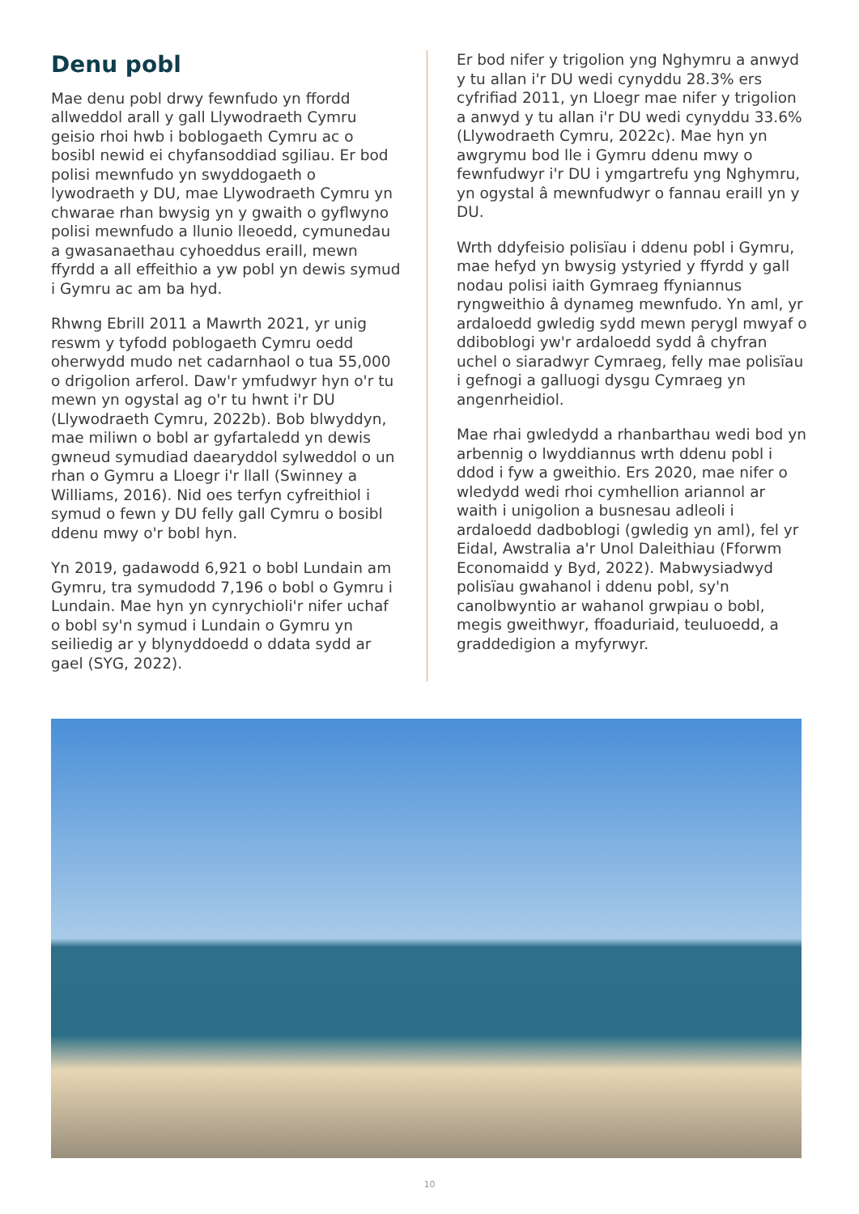Denu pobl
Mae denu pobl drwy fewnfudo yn ffordd allweddol arall y gall Llywodraeth Cymru geisio rhoi hwb i boblogaeth Cymru ac o bosibl newid ei chyfansoddiad sgiliau. Er bod polisi mewnfudo yn swyddogaeth o lywodraeth y DU, mae Llywodraeth Cymru yn chwarae rhan bwysig yn y gwaith o gyflwyno polisi mewnfudo a llunio lleoedd, cymunedau a gwasanaethau cyhoeddus eraill, mewn ffyrdd a all effeithio a yw pobl yn dewis symud i Gymru ac am ba hyd.
Rhwng Ebrill 2011 a Mawrth 2021, yr unig reswm y tyfodd poblogaeth Cymru oedd oherwydd mudo net cadarnhaol o tua 55,000 o drigolion arferol. Daw'r ymfudwyr hyn o'r tu mewn yn ogystal ag o'r tu hwnt i'r DU (Llywodraeth Cymru, 2022b). Bob blwyddyn, mae miliwn o bobl ar gyfartaledd yn dewis gwneud symudiad daearyddol sylweddol o un rhan o Gymru a Lloegr i'r llall (Swinney a Williams, 2016). Nid oes terfyn cyfreithiol i symud o fewn y DU felly gall Cymru o bosibl ddenu mwy o'r bobl hyn.
Yn 2019, gadawodd 6,921 o bobl Lundain am Gymru, tra symudodd 7,196 o bobl o Gymru i Lundain. Mae hyn yn cynrychioli'r nifer uchaf o bobl sy'n symud i Lundain o Gymru yn seiliedig ar y blynyddoedd o ddata sydd ar gael (SYG, 2022).
Er bod nifer y trigolion yng Nghymru a anwyd y tu allan i'r DU wedi cynyddu 28.3% ers cyfrifiad 2011, yn Lloegr mae nifer y trigolion a anwyd y tu allan i'r DU wedi cynyddu 33.6% (Llywodraeth Cymru, 2022c). Mae hyn yn awgrymu bod lle i Gymru ddenu mwy o fewnfudwyr i'r DU i ymgartrefu yng Nghymru, yn ogystal â mewnfudwyr o fannau eraill yn y DU.
Wrth ddyfeisio polisïau i ddenu pobl i Gymru, mae hefyd yn bwysig ystyried y ffyrdd y gall nodau polisi iaith Gymraeg ffyniannus ryngweithio â dynameg mewnfudo. Yn aml, yr ardaloedd gwledig sydd mewn perygl mwyaf o ddiboblogi yw'r ardaloedd sydd â chyfran uchel o siaradwyr Cymraeg, felly mae polisïau i gefnogi a galluogi dysgu Cymraeg yn angenrheidiol.
Mae rhai gwledydd a rhanbarthau wedi bod yn arbennig o lwyddiannus wrth ddenu pobl i ddod i fyw a gweithio. Ers 2020, mae nifer o wledydd wedi rhoi cymhellion ariannol ar waith i unigolion a busnesau adleoli i ardaloedd dadboblogi (gwledig yn aml), fel yr Eidal, Awstralia a'r Unol Daleithiau (Fforwm Economaidd y Byd, 2022). Mabwysiadwyd polisïau gwahanol i ddenu pobl, sy'n canolbwyntio ar wahanol grwpiau o bobl, megis gweithwyr, ffoaduriaid, teuluoedd, a graddedigion a myfyrwyr.
10